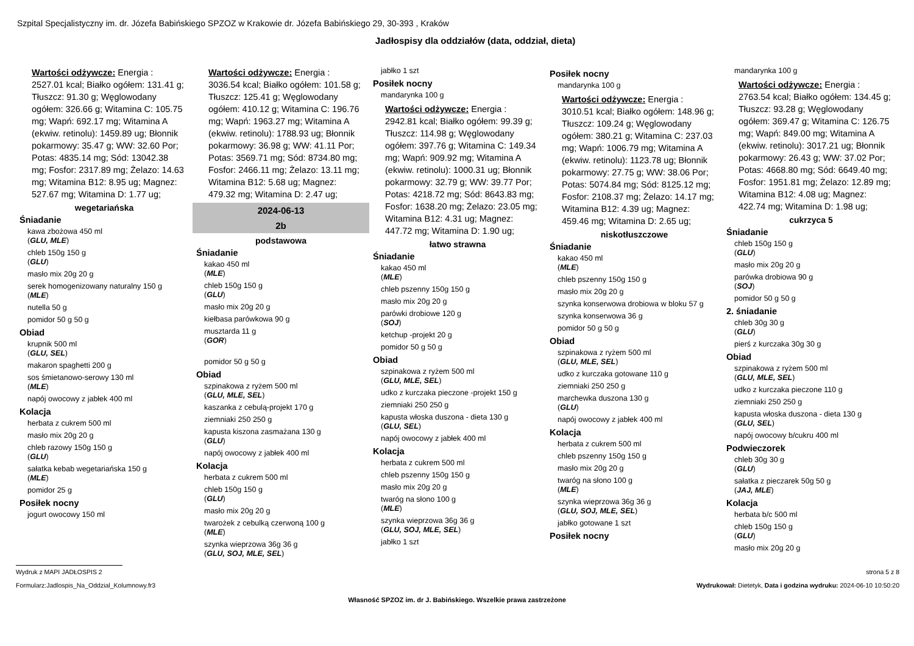Szpital Specjalistyczny im. dr. Józefa Babińskiego SPZOZ w Krakowie dr. Józefa Babińskiego 29, 30-393 , Kraków
Jadłospisy dla oddziałów (data, oddział, dieta)
Wartości odżywcze: Energia : 2527.01 kcal; Białko ogółem: 131.41 g; Tłuszcz: 91.30 g; Węglowodany ogółem: 326.66 g; Witamina C: 105.75 mg; Wapń: 692.17 mg; Witamina A (ekwiw. retinolu): 1459.89 ug; Błonnik pokarmowy: 35.47 g; WW: 32.60 Por; Potas: 4835.14 mg; Sód: 13042.38 mg; Fosfor: 2317.89 mg; Żelazo: 14.63 mg; Witamina B12: 8.95 ug; Magnez: 527.67 mg; Witamina D: 1.77 ug;
wegetariańska
Śniadanie
kawa zbożowa 450 ml
(GLU, MLE)
chleb 150g 150 g
(GLU)
masło mix 20g 20 g
serek homogenizowany naturalny 150 g
(MLE)
nutella 50 g
pomidor 50 g 50 g
Obiad
krupnik 500 ml
(GLU, SEL)
makaron spaghetti 200 g
sos śmietanowo-serowy 130 ml
(MLE)
napój owocowy z jabłek 400 ml
Kolacja
herbata z cukrem 500 ml
masło mix 20g 20 g
chleb razowy 150g 150 g
(GLU)
sałatka kebab wegetariańska 150 g
(MLE)
pomidor 25 g
Posiłek nocny
jogurt owocowy 150 ml
Wartości odżywcze: Energia : 3036.54 kcal; Białko ogółem: 101.58 g; Tłuszcz: 125.41 g; Węglowodany ogółem: 410.12 g; Witamina C: 196.76 mg; Wapń: 1963.27 mg; Witamina A (ekwiw. retinolu): 1788.93 ug; Błonnik pokarmowy: 36.98 g; WW: 41.11 Por; Potas: 3569.71 mg; Sód: 8734.80 mg; Fosfor: 2466.11 mg; Żelazo: 13.11 mg; Witamina B12: 5.68 ug; Magnez: 479.32 mg; Witamina D: 2.47 ug;
2024-06-13
2b
podstawowa
Śniadanie
kakao 450 ml
(MLE)
chleb 150g 150 g
(GLU)
masło mix 20g 20 g
kiełbasa parówkowa 90 g
musztarda 11 g
(GOR)
pomidor 50 g 50 g
Obiad
szpinakowa z ryżem 500 ml
(GLU, MLE, SEL)
kaszanka z cebulą-projekt 170 g
ziemniaki 250 250 g
kapusta kiszona zasmażana 130 g
(GLU)
napój owocowy z jabłek 400 ml
Kolacja
herbata z cukrem 500 ml
chleb 150g 150 g
(GLU)
masło mix 20g 20 g
twarożek z cebulką czerwoną 100 g
(MLE)
szynka wieprzowa 36g 36 g
(GLU, SOJ, MLE, SEL)
jabłko 1 szt
Posiłek nocny
mandarynka 100 g
Wartości odżywcze: Energia : 2942.81 kcal; Białko ogółem: 99.39 g; Tłuszcz: 114.98 g; Węglowodany ogółem: 397.76 g; Witamina C: 149.34 mg; Wapń: 909.92 mg; Witamina A (ekwiw. retinolu): 1000.31 ug; Błonnik pokarmowy: 32.79 g; WW: 39.77 Por; Potas: 4218.72 mg; Sód: 8643.83 mg; Fosfor: 1638.20 mg; Żelazo: 23.05 mg; Witamina B12: 4.31 ug; Magnez: 447.72 mg; Witamina D: 1.90 ug;
łatwo strawna
Śniadanie
kakao 450 ml
(MLE)
chleb pszenny 150g 150 g
masło mix 20g 20 g
parówki drobiowe 120 g
(SOJ)
ketchup -projekt 20 g
pomidor 50 g 50 g
Obiad
szpinakowa z ryżem 500 ml
(GLU, MLE, SEL)
udko z kurczaka pieczone -projekt 150 g
ziemniaki 250 250 g
kapusta włoska duszona - dieta 130 g
(GLU, SEL)
napój owocowy z jabłek 400 ml
Kolacja
herbata z cukrem 500 ml
chleb pszenny 150g 150 g
masło mix 20g 20 g
twaróg na słono 100 g
(MLE)
szynka wieprzowa 36g 36 g
(GLU, SOJ, MLE, SEL)
jabłko 1 szt
Posiłek nocny
mandarynka 100 g
Wartości odżywcze: Energia : 3010.51 kcal; Białko ogółem: 148.96 g; Tłuszcz: 109.24 g; Węglowodany ogółem: 380.21 g; Witamina C: 237.03 mg; Wapń: 1006.79 mg; Witamina A (ekwiw. retinolu): 1123.78 ug; Błonnik pokarmowy: 27.75 g; WW: 38.06 Por; Potas: 5074.84 mg; Sód: 8125.12 mg; Fosfor: 2108.37 mg; Żelazo: 14.17 mg; Witamina B12: 4.39 ug; Magnez: 459.46 mg; Witamina D: 2.65 ug;
niskotłuszczowe
Śniadanie
kakao 450 ml
(MLE)
chleb pszenny 150g 150 g
masło mix 20g 20 g
szynka konserwowa drobiowa w bloku 57 g
szynka konserwowa 36 g
pomidor 50 g 50 g
Obiad
szpinakowa z ryżem 500 ml
(GLU, MLE, SEL)
udko z kurczaka gotowane 110 g
ziemniaki 250 250 g
marchewka duszona 130 g
(GLU)
napój owocowy z jabłek 400 ml
Kolacja
herbata z cukrem 500 ml
chleb pszenny 150g 150 g
masło mix 20g 20 g
twaróg na słono 100 g
(MLE)
szynka wieprzowa 36g 36 g
(GLU, SOJ, MLE, SEL)
jabłko gotowane 1 szt
Posiłek nocny
mandarynka 100 g
Wartości odżywcze: Energia : 2763.54 kcal; Białko ogółem: 134.45 g; Tłuszcz: 93.28 g; Węglowodany ogółem: 369.47 g; Witamina C: 126.75 mg; Wapń: 849.00 mg; Witamina A (ekwiw. retinolu): 3017.21 ug; Błonnik pokarmowy: 26.43 g; WW: 37.02 Por; Potas: 4668.80 mg; Sód: 6649.40 mg; Fosfor: 1951.81 mg; Żelazo: 12.89 mg; Witamina B12: 4.08 ug; Magnez: 422.74 mg; Witamina D: 1.98 ug;
cukrzyca 5
Śniadanie
chleb 150g 150 g
(GLU)
masło mix 20g 20 g
parówka drobiowa 90 g
(SOJ)
pomidor 50 g 50 g
2. śniadanie
chleb 30g 30 g
(GLU)
pierś z kurczaka 30g 30 g
Obiad
szpinakowa z ryżem 500 ml
(GLU, MLE, SEL)
udko z kurczaka pieczone 110 g
ziemniaki 250 250 g
kapusta włoska duszona - dieta 130 g
(GLU, SEL)
napój owocowy b/cukru 400 ml
Podwieczorek
chleb 30g 30 g
(GLU)
sałatka z pieczarek 50g 50 g
(JAJ, MLE)
Kolacja
herbata b/c 500 ml
chleb 150g 150 g
(GLU)
masło mix 20g 20 g
Wydruk z MAPI JADŁOSPIS 2 strona 5 z 8
Formularz:Jadlospis_Na_Oddzial_Kolumnowy.fr3 Wydrukował: Dietetyk, Data i godzina wydruku: 2024-06-10 10:50:20
Własność SPZOZ im. dr J. Babińskiego. Wszelkie prawa zastrzeżone